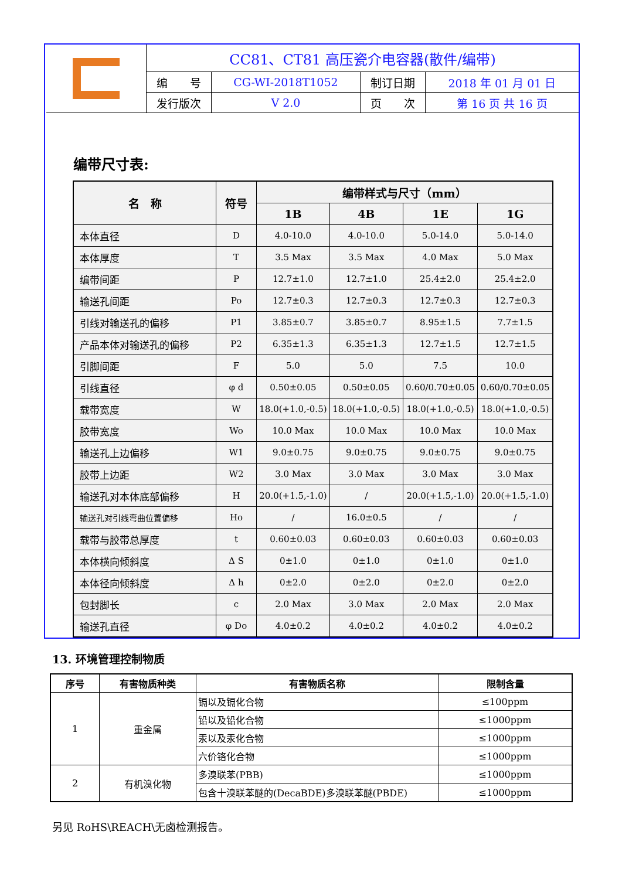| | CC81、CT81 高压瓷介电容器(散件/编带) | | | |
| | 编 号 | CG-WI-2018T1052 | 制订日期 | 2018 年 01 月 01 日 |
| | 发行版次 | V 2.0 | 页 次 | 第 16 页 共 16 页 |
编带尺寸表:
| 名 称 | 符号 | 编带样式与尺寸（mm） | | | |
| --- | --- | --- | --- | --- | --- |
| | | 1B | 4B | 1E | 1G |
| 本体直径 | D | 4.0-10.0 | 4.0-10.0 | 5.0-14.0 | 5.0-14.0 |
| 本体厚度 | T | 3.5 Max | 3.5 Max | 4.0 Max | 5.0 Max |
| 编带间距 | P | 12.7±1.0 | 12.7±1.0 | 25.4±2.0 | 25.4±2.0 |
| 输送孔间距 | Po | 12.7±0.3 | 12.7±0.3 | 12.7±0.3 | 12.7±0.3 |
| 引线对输送孔的偏移 | P1 | 3.85±0.7 | 3.85±0.7 | 8.95±1.5 | 7.7±1.5 |
| 产品本体对输送孔的偏移 | P2 | 6.35±1.3 | 6.35±1.3 | 12.7±1.5 | 12.7±1.5 |
| 引脚间距 | F | 5.0 | 5.0 | 7.5 | 10.0 |
| 引线直径 | φ d | 0.50±0.05 | 0.50±0.05 | 0.60/0.70±0.05 | 0.60/0.70±0.05 |
| 载带宽度 | W | 18.0(+1.0,-0.5) | 18.0(+1.0,-0.5) | 18.0(+1.0,-0.5) | 18.0(+1.0,-0.5) |
| 胶带宽度 | Wo | 10.0 Max | 10.0 Max | 10.0 Max | 10.0 Max |
| 输送孔上边偏移 | W1 | 9.0±0.75 | 9.0±0.75 | 9.0±0.75 | 9.0±0.75 |
| 胶带上边距 | W2 | 3.0 Max | 3.0 Max | 3.0 Max | 3.0 Max |
| 输送孔对本体底部偏移 | H | 20.0(+1.5,-1.0) | / | 20.0(+1.5,-1.0) | 20.0(+1.5,-1.0) |
| 输送孔对引线弯曲位置偏移 | Ho | / | 16.0±0.5 | / | / |
| 载带与胶带总厚度 | t | 0.60±0.03 | 0.60±0.03 | 0.60±0.03 | 0.60±0.03 |
| 本体横向倾斜度 | Δ S | 0±1.0 | 0±1.0 | 0±1.0 | 0±1.0 |
| 本体径向倾斜度 | Δ h | 0±2.0 | 0±2.0 | 0±2.0 | 0±2.0 |
| 包封脚长 | c | 2.0 Max | 3.0 Max | 2.0 Max | 2.0 Max |
| 输送孔直径 | φ Do | 4.0±0.2 | 4.0±0.2 | 4.0±0.2 | 4.0±0.2 |
13. 环境管理控制物质
| 序号 | 有害物质种类 | 有害物质名称 | 限制含量 |
| --- | --- | --- | --- |
| 1 | 重金属 | 镉以及镉化合物 | ≤100ppm |
| | | 铅以及铅化合物 | ≤1000ppm |
| | | 汞以及汞化合物 | ≤1000ppm |
| | | 六价铬化合物 | ≤1000ppm |
| 2 | 有机溴化物 | 多溴联苯(PBB) | ≤1000ppm |
| | | 包含十溴联苯醚的(DecaBDE)多溴联苯醚(PBDE) | ≤1000ppm |
另见 RoHS\REACH\无卤检测报告。